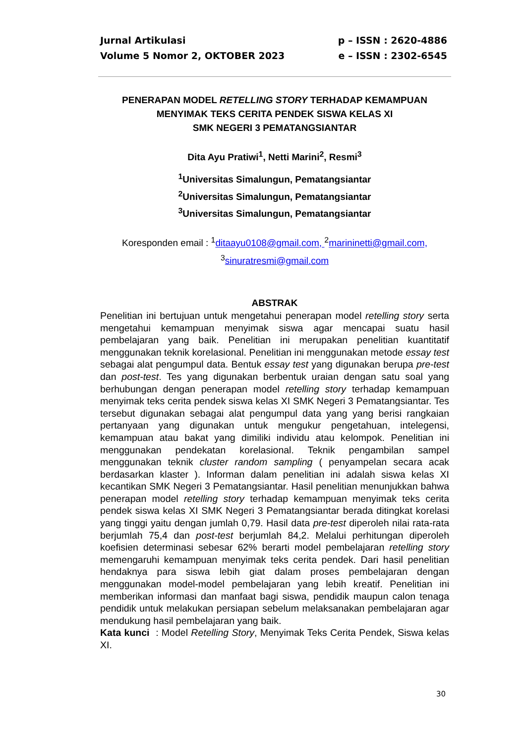Jurnal Artikulasi
Volume 5 Nomor 2, OKTOBER 2023
p – ISSN : 2620-4886
e – ISSN : 2302-6545
PENERAPAN MODEL RETELLING STORY TERHADAP KEMAMPUAN MENYIMAK TEKS CERITA PENDEK SISWA KELAS XI
SMK NEGERI 3 PEMATANGSIANTAR
Dita Ayu Pratiwi<sup>1</sup>, Netti Marini<sup>2</sup>, Resmi<sup>3</sup>
<sup>1</sup> Universitas Simalungun, Pematangsiantar
<sup>2</sup> Universitas Simalungun, Pematangsiantar
<sup>3</sup> Universitas Simalungun, Pematangsiantar
Koresponden email : <sup>1</sup>ditaayu0108@gmail.com, <sup>2</sup>marininetti@gmail.com,
<sup>3</sup> sinuratresmi@gmail.com
ABSTRAK
Penelitian ini bertujuan untuk mengetahui penerapan model retelling story serta mengetahui kemampuan menyimak siswa agar mencapai suatu hasil pembelajaran yang baik. Penelitian ini merupakan penelitian kuantitatif menggunakan teknik korelasional. Penelitian ini menggunakan metode essay test sebagai alat pengumpul data. Bentuk essay test yang digunakan berupa pre-test dan post-test. Tes yang digunakan berbentuk uraian dengan satu soal yang berhubungan dengan penerapan model retelling story terhadap kemampuan menyimak teks cerita pendek siswa kelas XI SMK Negeri 3 Pematangsiantar. Tes tersebut digunakan sebagai alat pengumpul data yang yang berisi rangkaian pertanyaan yang digunakan untuk mengukur pengetahuan, intelegensi, kemampuan atau bakat yang dimiliki individu atau kelompok. Penelitian ini menggunakan pendekatan korelasional. Teknik pengambilan sampel menggunakan teknik cluster random sampling ( penyampelan secara acak berdasarkan klaster ). Informan dalam penelitian ini adalah siswa kelas XI kecantikan SMK Negeri 3 Pematangsiantar. Hasil penelitian menunjukkan bahwa penerapan model retelling story terhadap kemampuan menyimak teks cerita pendek siswa kelas XI SMK Negeri 3 Pematangsiantar berada ditingkat korelasi yang tinggi yaitu dengan jumlah 0,79. Hasil data pre-test diperoleh nilai rata-rata berjumlah 75,4 dan post-test berjumlah 84,2. Melalui perhitungan diperoleh koefisien determinasi sebesar 62% berarti model pembelajaran retelling story memengaruhi kemampuan menyimak teks cerita pendek. Dari hasil penelitian hendaknya para siswa lebih giat dalam proses pembelajaran dengan menggunakan model-model pembelajaran yang lebih kreatif. Penelitian ini memberikan informasi dan manfaat bagi siswa, pendidik maupun calon tenaga pendidik untuk melakukan persiapan sebelum melaksanakan pembelajaran agar mendukung hasil pembelajaran yang baik.
Kata kunci : Model Retelling Story, Menyimak Teks Cerita Pendek, Siswa kelas XI.
30